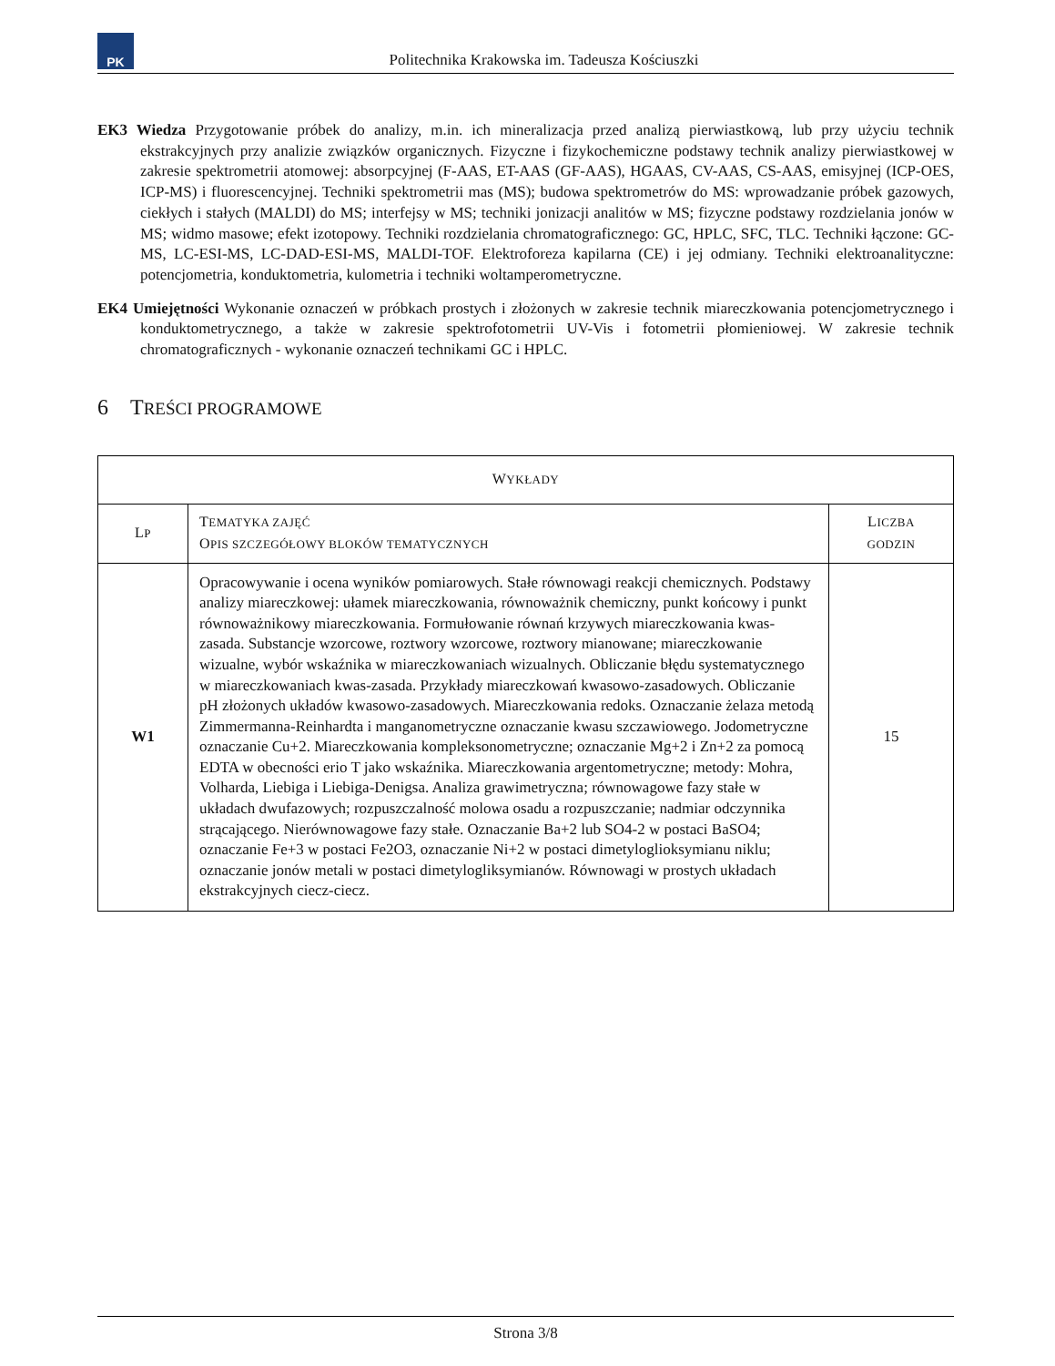PK
Politechnika Krakowska im. Tadeusza Kościuszki
EK3 Wiedza Przygotowanie próbek do analizy, m.in. ich mineralizacja przed analizą pierwiastkową, lub przy użyciu technik ekstrakcyjnych przy analizie związków organicznych. Fizyczne i fizykochemiczne podstawy technik analizy pierwiastkowej w zakresie spektrometrii atomowej: absorpcyjnej (F-AAS, ET-AAS (GF-AAS), HGAAS, CV-AAS, CS-AAS, emisyjnej (ICP-OES, ICP-MS) i fluorescencyjnej. Techniki spektrometrii mas (MS); budowa spektrometrów do MS: wprowadzanie próbek gazowych, ciekłych i stałych (MALDI) do MS; interfejsy w MS; techniki jonizacji analitów w MS; fizyczne podstawy rozdzielania jonów w MS; widmo masowe; efekt izotopowy. Techniki rozdzielania chromatograficznego: GC, HPLC, SFC, TLC. Techniki łączone: GC-MS, LC-ESI-MS, LC-DAD-ESI-MS, MALDI-TOF. Elektroforeza kapilarna (CE) i jej odmiany. Techniki elektroanalityczne: potencjometria, konduktometria, kulometria i techniki woltamperometryczne.
EK4 Umiejętności Wykonanie oznaczeń w próbkach prostych i złożonych w zakresie technik miareczkowania potencjometrycznego i konduktometrycznego, a także w zakresie spektrofotometrii UV-Vis i fotometrii płomieniowej. W zakresie technik chromatograficznych - wykonanie oznaczeń technikami GC i HPLC.
6 TREŚCI PROGRAMOWE
| W YKŁADY | | |
| --- | --- | --- |
| L P | T EMATYKA ZAJĘĆ O PIS SZCZEGÓŁOWY BLOKÓW TEMATYCZNYCH | L ICZBA GODZIN |
| W1 | Opracowywanie i ocena wyników pomiarowych. Stałe równowagi reakcji chemicznych. Podstawy analizy miareczkowej: ułamek miareczkowania, równoważnik chemiczny, punkt końcowy i punkt równoważnikowy miareczkowania. Formułowanie równań krzywych miareczkowania kwas-zasada. Substancje wzorcowe, roztwory wzorcowe, roztwory mianowane; miareczkowanie wizualne, wybór wskaźnika w miareczkowaniach wizualnych. Obliczanie błędu systematycznego w miareczkowaniach kwas-zasada. Przykłady miareczkowań kwasowo-zasadowych. Obliczanie pH złożonych układów kwasowo-zasadowych. Miareczkowania redoks. Oznaczanie żelaza metodą Zimmermanna-Reinhardta i manganometryczne oznaczanie kwasu szczawiowego. Jodometryczne oznaczanie Cu+2. Miareczkowania kompleksonometryczne; oznaczanie Mg+2 i Zn+2 za pomocą EDTA w obecności erio T jako wskaźnika. Miareczkowania argentometryczne; metody: Mohra, Volharda, Liebiga i Liebiga-Denigsa. Analiza grawimetryczna; równowagowe fazy stałe w układach dwufazowych; rozpuszczalność molowa osadu a rozpuszczanie; nadmiar odczynnika strącającego. Nierównowagowe fazy stałe. Oznaczanie Ba+2 lub SO4-2 w postaci BaSO4; oznaczanie Fe+3 w postaci Fe2O3, oznaczanie Ni+2 w postaci dimetyloglioksymianu niklu; oznaczanie jonów metali w postaci dimetylogliksymianów. Równowagi w prostych układach ekstrakcyjnych ciecz-ciecz. | 15 |
Strona 3/8